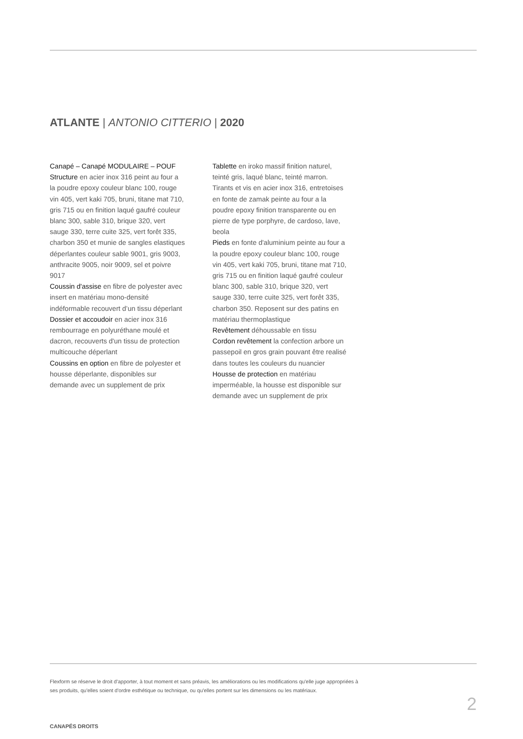ATLANTE | ANTONIO CITTERIO | 2020
Canapé – Canapé MODULAIRE – POUF
Structure en acier inox 316 peint au four a la poudre epoxy couleur blanc 100, rouge vin 405, vert kaki 705, bruni, titane mat 710, gris 715 ou en finition laqué gaufré couleur blanc 300, sable 310, brique 320, vert sauge 330, terre cuite 325, vert forêt 335, charbon 350 et munie de sangles elastiques déperlantes couleur sable 9001, gris 9003, anthracite 9005, noir 9009, sel et poivre 9017
Coussin d'assise en fibre de polyester avec insert en matériau mono-densité indéformable recouvert d’un tissu déperlant
Dossier et accoudoir en acier inox 316 rembourrage en polyuréthane moulé et dacron, recouverts d'un tissu de protection multicouche déperlant
Coussins en option en fibre de polyester et housse déperlante, disponibles sur demande avec un supplement de prix
Tablette en iroko massif finition naturel, teinté gris, laqué blanc, teinté marron. Tirants et vis en acier inox 316, entretoises en fonte de zamak peinte au four a la poudre epoxy finition transparente ou en pierre de type porphyre, de cardoso, lave, beola
Pieds en fonte d'aluminium peinte au four a la poudre epoxy couleur blanc 100, rouge vin 405, vert kaki 705, bruni, titane mat 710, gris 715 ou en finition laqué gaufré couleur blanc 300, sable 310, brique 320, vert sauge 330, terre cuite 325, vert forêt 335, charbon 350. Reposent sur des patins en matériau thermoplastique
Revêtement déhoussable en tissu
Cordon revêtement la confection arbore un passepoil en gros grain pouvant être realisé dans toutes les couleurs du nuancier
Housse de protection en matériau imperméable, la housse est disponible sur demande avec un supplement de prix
Flexform se réserve le droit d'apporter, à tout moment et sans préavis, les améliorations ou les modifications qu'elle juge appropriées à ses produits, qu'elles soient d'ordre esthétique ou technique, ou qu'elles portent sur les dimensions ou les matériaux.
2
CANAPÉS DROITS